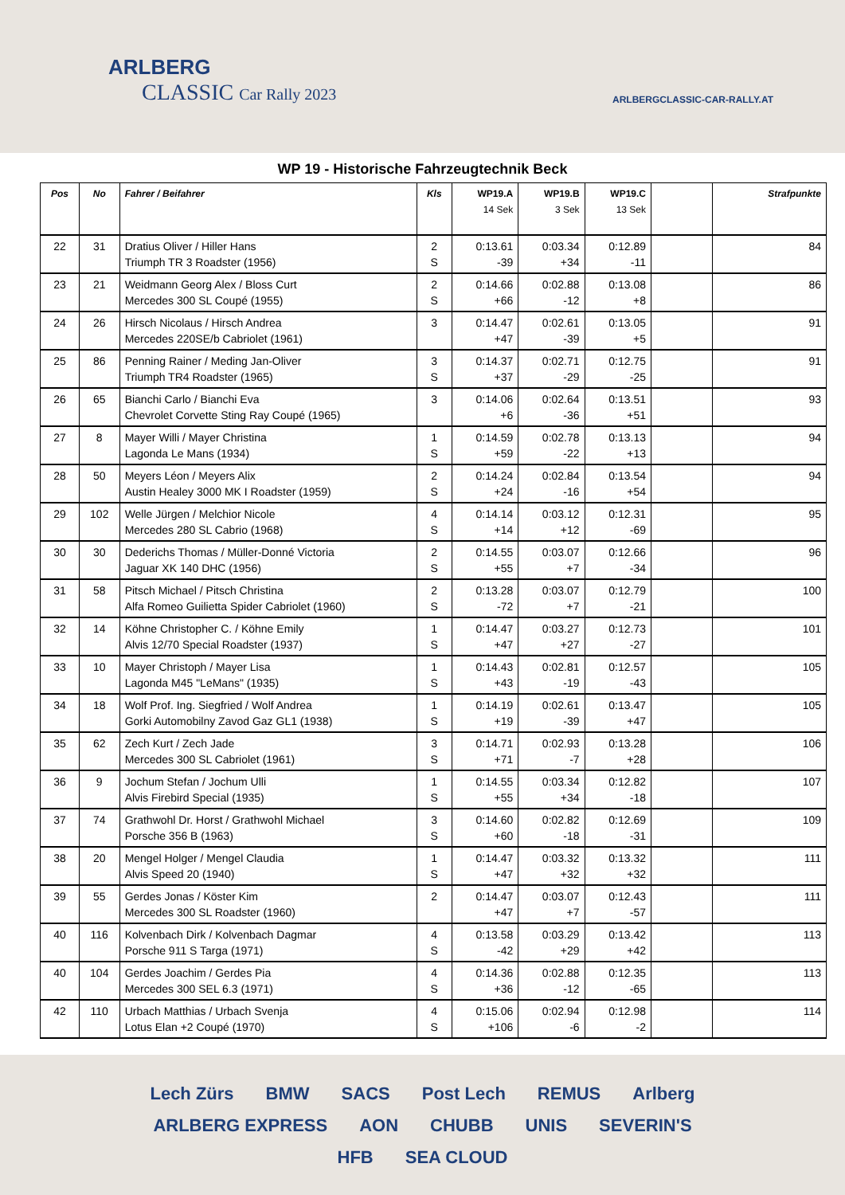ARLBERG
CLASSIC Car Rally 2023
ARLBERGCLASSIC-CAR-RALLY.AT
WP 19 - Historische Fahrzeugtechnik Beck
| Pos | No | Fahrer / Beifahrer | Kls | WP19.A 14 Sek | WP19.B 3 Sek | WP19.C 13 Sek | | Strafpunkte |
| --- | --- | --- | --- | --- | --- | --- | --- | --- |
| 22 | 31 | Dratius Oliver / Hiller Hans Triumph TR 3 Roadster (1956) | 2 S | 0:13.61 -39 | 0:03.34 +34 | 0:12.89 -11 | | 84 |
| 23 | 21 | Weidmann Georg Alex / Bloss Curt Mercedes 300 SL Coupé (1955) | 2 S | 0:14.66 +66 | 0:02.88 -12 | 0:13.08 +8 | | 86 |
| 24 | 26 | Hirsch Nicolaus / Hirsch Andrea Mercedes 220SE/b Cabriolet (1961) | 3 | 0:14.47 +47 | 0:02.61 -39 | 0:13.05 +5 | | 91 |
| 25 | 86 | Penning Rainer / Meding Jan-Oliver Triumph TR4 Roadster (1965) | 3 S | 0:14.37 +37 | 0:02.71 -29 | 0:12.75 -25 | | 91 |
| 26 | 65 | Bianchi Carlo / Bianchi Eva Chevrolet Corvette Sting Ray Coupé (1965) | 3 | 0:14.06 +6 | 0:02.64 -36 | 0:13.51 +51 | | 93 |
| 27 | 8 | Mayer Willi / Mayer Christina Lagonda Le Mans (1934) | 1 S | 0:14.59 +59 | 0:02.78 -22 | 0:13.13 +13 | | 94 |
| 28 | 50 | Meyers Léon / Meyers Alix Austin Healey 3000 MK I Roadster (1959) | 2 S | 0:14.24 +24 | 0:02.84 -16 | 0:13.54 +54 | | 94 |
| 29 | 102 | Welle Jürgen / Melchior Nicole Mercedes 280 SL Cabrio (1968) | 4 S | 0:14.14 +14 | 0:03.12 +12 | 0:12.31 -69 | | 95 |
| 30 | 30 | Dederichs Thomas / Müller-Donné Victoria Jaguar XK 140 DHC (1956) | 2 S | 0:14.55 +55 | 0:03.07 +7 | 0:12.66 -34 | | 96 |
| 31 | 58 | Pitsch Michael / Pitsch Christina Alfa Romeo Guilietta Spider Cabriolet (1960) | 2 S | 0:13.28 -72 | 0:03.07 +7 | 0:12.79 -21 | | 100 |
| 32 | 14 | Köhne Christopher C. / Köhne Emily Alvis 12/70 Special Roadster (1937) | 1 S | 0:14.47 +47 | 0:03.27 +27 | 0:12.73 -27 | | 101 |
| 33 | 10 | Mayer Christoph / Mayer Lisa Lagonda M45 "LeMans" (1935) | 1 S | 0:14.43 +43 | 0:02.81 -19 | 0:12.57 -43 | | 105 |
| 34 | 18 | Wolf Prof. Ing. Siegfried / Wolf Andrea Gorki Automobilny Zavod Gaz GL1 (1938) | 1 S | 0:14.19 +19 | 0:02.61 -39 | 0:13.47 +47 | | 105 |
| 35 | 62 | Zech Kurt / Zech Jade Mercedes 300 SL Cabriolet (1961) | 3 S | 0:14.71 +71 | 0:02.93 -7 | 0:13.28 +28 | | 106 |
| 36 | 9 | Jochum Stefan / Jochum Ulli Alvis Firebird Special (1935) | 1 S | 0:14.55 +55 | 0:03.34 +34 | 0:12.82 -18 | | 107 |
| 37 | 74 | Grathwohl Dr. Horst / Grathwohl Michael Porsche 356 B (1963) | 3 S | 0:14.60 +60 | 0:02.82 -18 | 0:12.69 -31 | | 109 |
| 38 | 20 | Mengel Holger / Mengel Claudia Alvis Speed 20 (1940) | 1 S | 0:14.47 +47 | 0:03.32 +32 | 0:13.32 +32 | | 111 |
| 39 | 55 | Gerdes Jonas / Köster Kim Mercedes 300 SL Roadster (1960) | 2 | 0:14.47 +47 | 0:03.07 +7 | 0:12.43 -57 | | 111 |
| 40 | 116 | Kolvenbach Dirk / Kolvenbach Dagmar Porsche 911 S Targa (1971) | 4 S | 0:13.58 -42 | 0:03.29 +29 | 0:13.42 +42 | | 113 |
| 40 | 104 | Gerdes Joachim / Gerdes Pia Mercedes 300 SEL 6.3 (1971) | 4 S | 0:14.36 +36 | 0:02.88 -12 | 0:12.35 -65 | | 113 |
| 42 | 110 | Urbach Matthias / Urbach Svenja Lotus Elan +2 Coupé (1970) | 4 S | 0:15.06 +106 | 0:02.94 -6 | 0:12.98 -2 | | 114 |
Lech Zürs BMW SACS Post Lech REMUS Arlberg ARLBERG EXPRESS AON CHUBB UNIS SEVERIN'S HFB SEA CLOUD